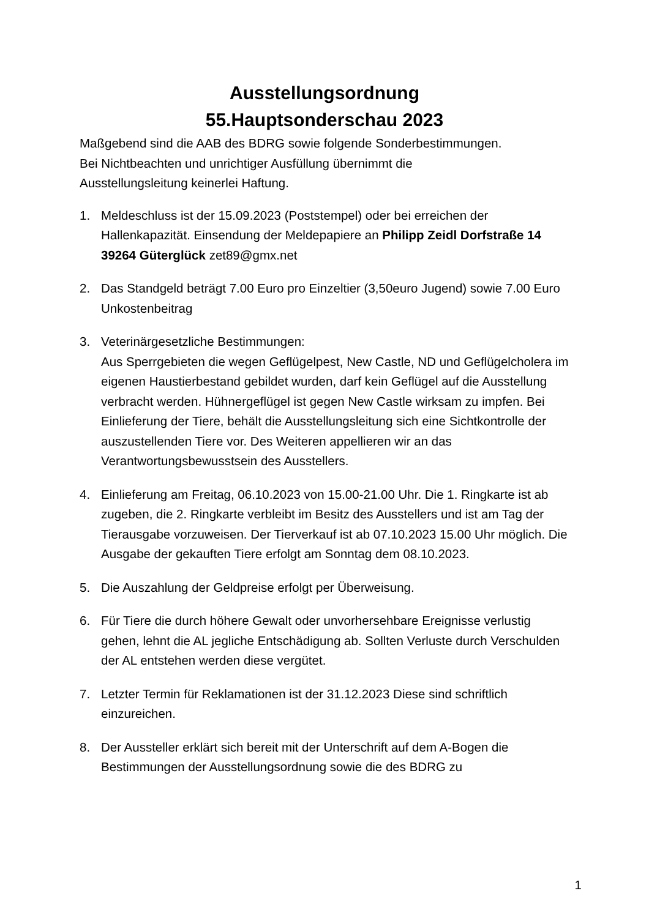Ausstellungsordnung
55.Hauptsonderschau 2023
Maßgebend sind die AAB des BDRG sowie folgende Sonderbestimmungen.
Bei Nichtbeachten und unrichtiger Ausfüllung übernimmt die
Ausstellungsleitung keinerlei Haftung.
1. Meldeschluss ist der 15.09.2023 (Poststempel) oder bei erreichen der Hallenkapazität. Einsendung der Meldepapiere an Philipp Zeidl Dorfstraße 14 39264 Güterglück zet89@gmx.net
2. Das Standgeld beträgt 7.00 Euro pro Einzeltier (3,50euro Jugend) sowie 7.00 Euro Unkostenbeitrag
3. Veterinärgesetzliche Bestimmungen:
Aus Sperrgebieten die wegen Geflügelpest, New Castle, ND und Geflügelcholera im eigenen Haustierbestand gebildet wurden, darf kein Geflügel auf die Ausstellung verbracht werden. Hühnergeflügel ist gegen New Castle wirksam zu impfen. Bei Einlieferung der Tiere, behält die Ausstellungsleitung sich eine Sichtkontrolle der auszustellenden Tiere vor. Des Weiteren appellieren wir an das Verantwortungsbewusstsein des Ausstellers.
4. Einlieferung am Freitag, 06.10.2023 von 15.00-21.00 Uhr. Die 1. Ringkarte ist ab zugeben, die 2. Ringkarte verbleibt im Besitz des Ausstellers und ist am Tag der Tierausgabe vorzuweisen. Der Tierverkauf ist ab 07.10.2023 15.00 Uhr möglich. Die Ausgabe der gekauften Tiere erfolgt am Sonntag dem 08.10.2023.
5. Die Auszahlung der Geldpreise erfolgt per Überweisung.
6. Für Tiere die durch höhere Gewalt oder unvorhersehbare Ereignisse verlustig gehen, lehnt die AL jegliche Entschädigung ab. Sollten Verluste durch Verschulden der AL entstehen werden diese vergütet.
7. Letzter Termin für Reklamationen ist der 31.12.2023 Diese sind schriftlich einzureichen.
8. Der Aussteller erklärt sich bereit mit der Unterschrift auf dem A-Bogen die Bestimmungen der Ausstellungsordnung sowie die des BDRG zu
1